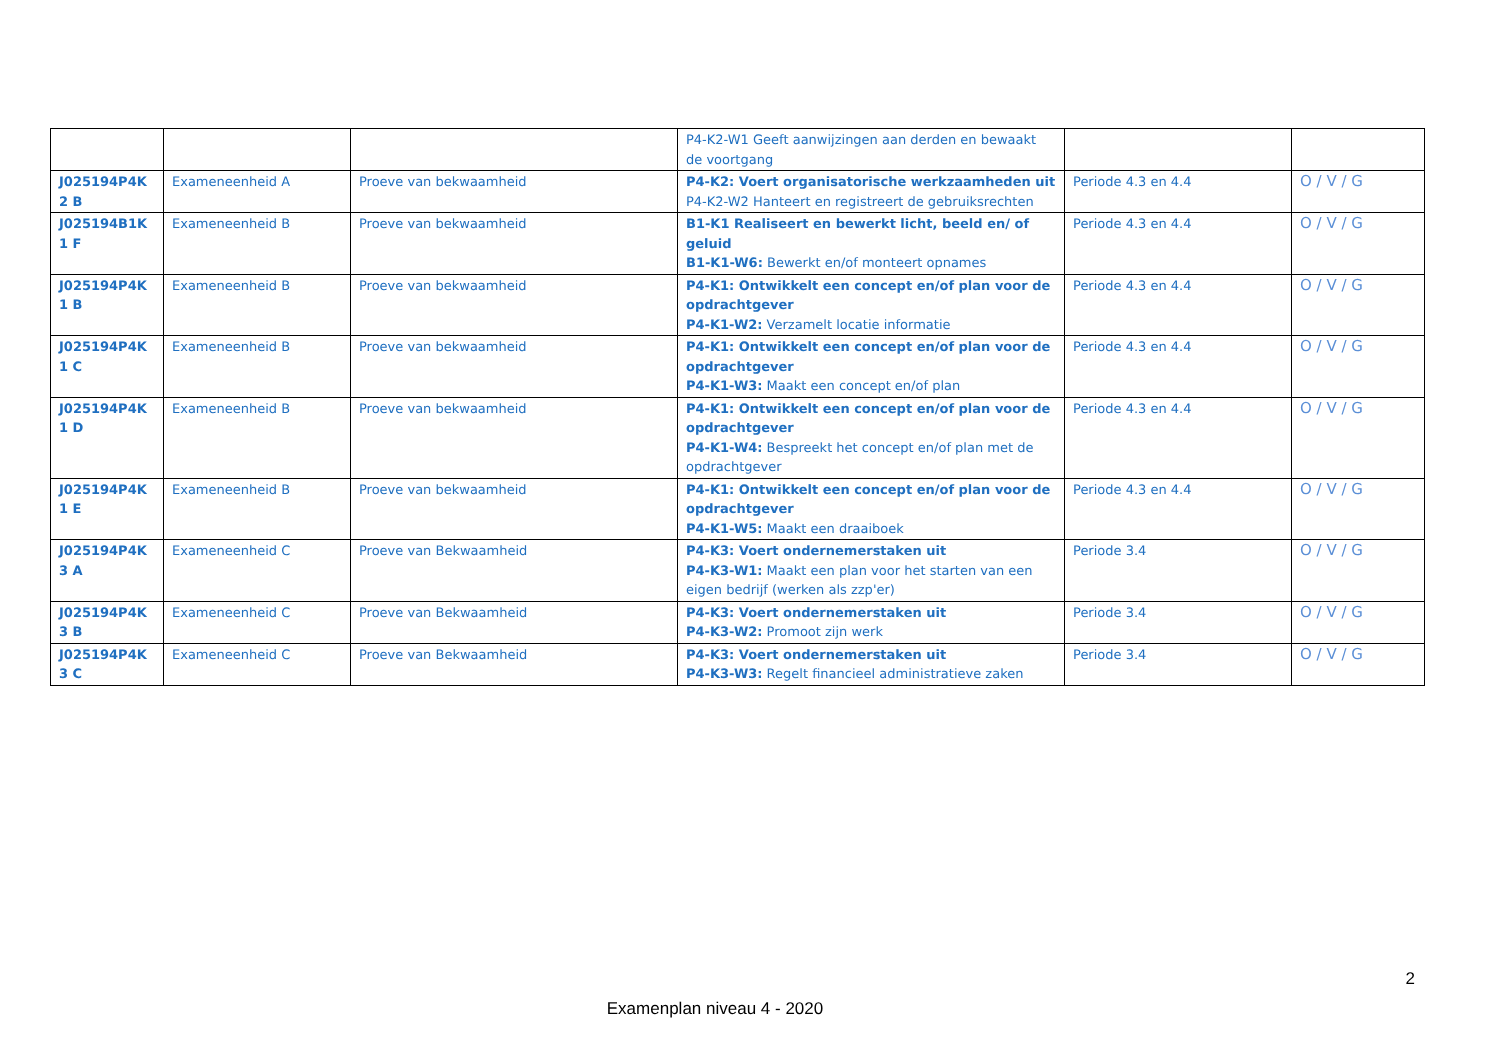| | | | P4-K2-W1 Geeft aanwijzingen aan derden en bewaakt de voortgang | | |
| J025194P4K2 B | Exameneenheid A | Proeve van bekwaamheid | P4-K2: Voert organisatorische werkzaamheden uit P4-K2-W2 Hanteert en registreert de gebruiksrechten | Periode 4.3 en 4.4 | O / V / G |
| J025194B1K1 F | Exameneenheid B | Proeve van bekwaamheid | B1-K1 Realiseert en bewerkt licht, beeld en/ of geluid B1-K1-W6: Bewerkt en/of monteert opnames | Periode 4.3 en 4.4 | O / V / G |
| J025194P4K1 B | Exameneenheid B | Proeve van bekwaamheid | P4-K1: Ontwikkelt een concept en/of plan voor de opdrachtgever P4-K1-W2: Verzamelt locatie informatie | Periode 4.3 en 4.4 | O / V / G |
| J025194P4K1 C | Exameneenheid B | Proeve van bekwaamheid | P4-K1: Ontwikkelt een concept en/of plan voor de opdrachtgever P4-K1-W3: Maakt een concept en/of plan | Periode 4.3 en 4.4 | O / V / G |
| J025194P4K1 D | Exameneenheid B | Proeve van bekwaamheid | P4-K1: Ontwikkelt een concept en/of plan voor de opdrachtgever P4-K1-W4: Bespreekt het concept en/of plan met de opdrachtgever | Periode 4.3 en 4.4 | O / V / G |
| J025194P4K1 E | Exameneenheid B | Proeve van bekwaamheid | P4-K1: Ontwikkelt een concept en/of plan voor de opdrachtgever P4-K1-W5: Maakt een draaiboek | Periode 4.3 en 4.4 | O / V / G |
| J025194P4K3 A | Exameneenheid C | Proeve van Bekwaamheid | P4-K3: Voert ondernemerstaken uit P4-K3-W1: Maakt een plan voor het starten van een eigen bedrijf (werken als zzp'er) | Periode 3.4 | O / V / G |
| J025194P4K3 B | Exameneenheid C | Proeve van Bekwaamheid | P4-K3: Voert ondernemerstaken uit P4-K3-W2: Promoot zijn werk | Periode 3.4 | O / V / G |
| J025194P4K3 C | Exameneenheid C | Proeve van Bekwaamheid | P4-K3: Voert ondernemerstaken uit P4-K3-W3: Regelt financieel administratieve zaken | Periode 3.4 | O / V / G |
2
Examenplan niveau 4 - 2020